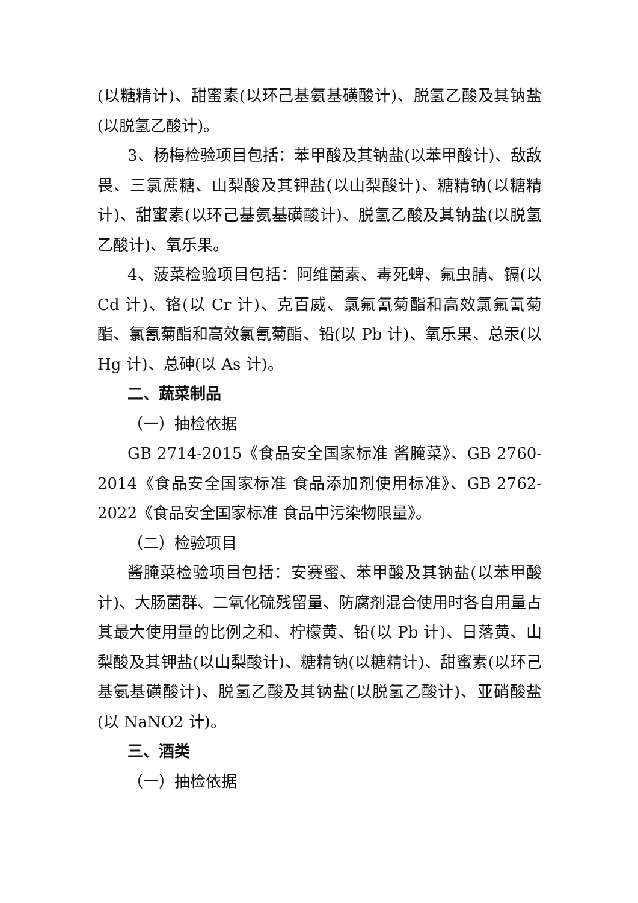(以糖精计)、甜蜜素(以环己基氨基磺酸计)、脱氢乙酸及其钠盐(以脱氢乙酸计)。
3、杨梅检验项目包括：苯甲酸及其钠盐(以苯甲酸计)、敌敌畏、三氯蔗糖、山梨酸及其钾盐(以山梨酸计)、糖精钠(以糖精计)、甜蜜素(以环己基氨基磺酸计)、脱氢乙酸及其钠盐(以脱氢乙酸计)、氧乐果。
4、菠菜检验项目包括：阿维菌素、毒死蜱、氟虫腈、镉(以 Cd 计)、铬(以 Cr 计)、克百威、氯氟氰菊酯和高效氯氟氰菊酯、氯氰菊酯和高效氯氰菊酯、铅(以 Pb 计)、氧乐果、总汞(以 Hg 计)、总砷(以 As 计)。
二、蔬菜制品
（一）抽检依据
GB 2714-2015《食品安全国家标准 酱腌菜》、GB 2760-2014《食品安全国家标准 食品添加剂使用标准》、GB 2762-2022《食品安全国家标准 食品中污染物限量》。
（二）检验项目
酱腌菜检验项目包括：安赛蜜、苯甲酸及其钠盐(以苯甲酸计)、大肠菌群、二氧化硫残留量、防腐剂混合使用时各自用量占其最大使用量的比例之和、柠檬黄、铅(以 Pb 计)、日落黄、山梨酸及其钾盐(以山梨酸计)、糖精钠(以糖精计)、甜蜜素(以环己基氨基磺酸计)、脱氢乙酸及其钠盐(以脱氢乙酸计)、亚硝酸盐(以 NaNO2 计)。
三、酒类
（一）抽检依据